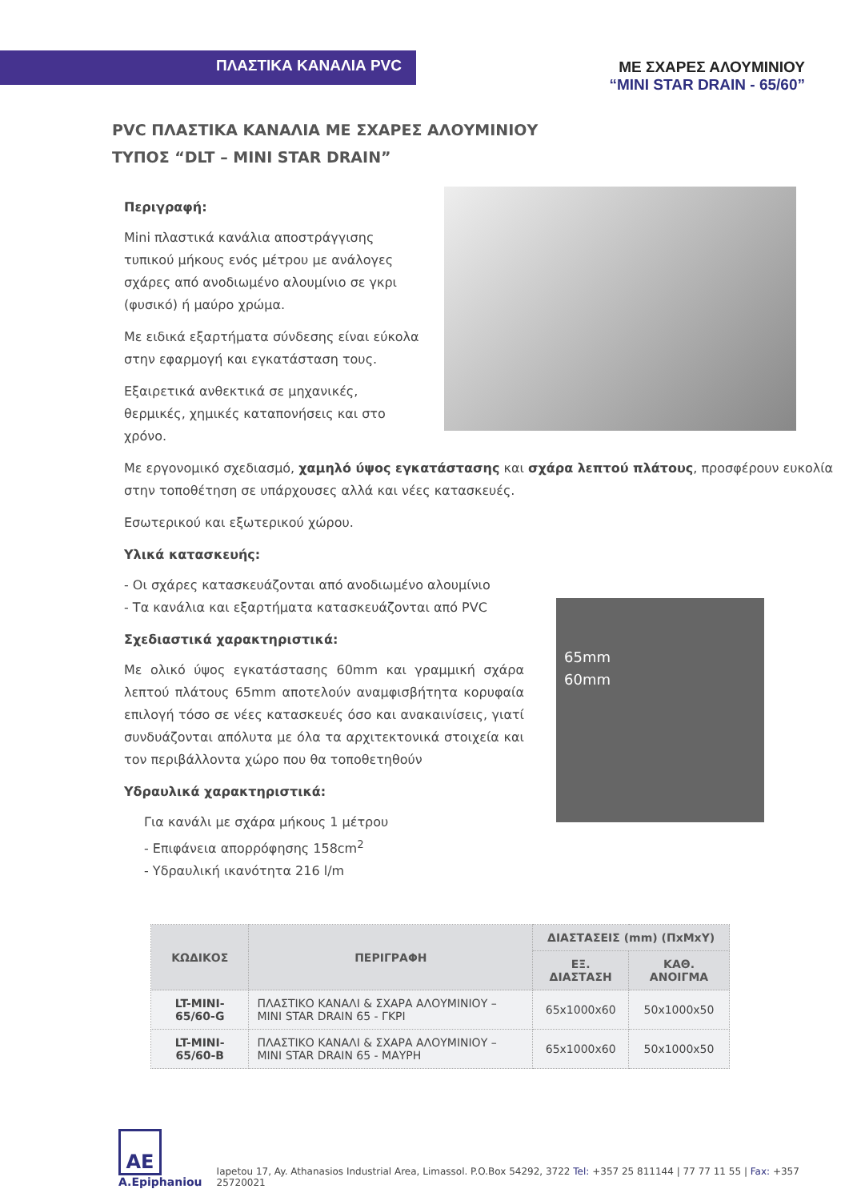ΠΛΑΣΤΙΚΑ ΚΑΝΑΛΙΑ PVC
ΜΕ ΣΧΑΡΕΣ ΑΛΟΥΜΙΝΙΟΥ
“MINI STAR DRAIN - 65/60”
PVC ΠΛΑΣΤΙΚΑ ΚΑΝΑΛΙΑ ΜΕ ΣΧΑΡΕΣ ΑΛΟΥΜΙΝΙΟΥ
ΤΥΠΟΣ “DLT – MINI STAR DRAIN”
Περιγραφή:
Mini πλαστικά κανάλια αποστράγγισης τυπικού μήκους ενός μέτρου με ανάλογες σχάρες από ανοδιωμένο αλουμίνιο σε γκρι (φυσικό) ή μαύρο χρώμα.
Με ειδικά εξαρτήματα σύνδεσης είναι εύκολα στην εφαρμογή και εγκατάσταση τους.
Εξαιρετικά ανθεκτικά σε μηχανικές, θερμικές, χημικές καταπονήσεις και στο χρόνο.
Με εργονομικό σχεδιασμό, χαμηλό ύψος εγκατάστασης και σχάρα λεπτού πλάτους, προσφέρουν ευκολία στην τοποθέτηση σε υπάρχουσες αλλά και νέες κατασκευές.
Εσωτερικού και εξωτερικού χώρου.
Υλικά κατασκευής:
- Οι σχάρες κατασκευάζονται από ανοδιωμένο αλουμίνιο
- Τα κανάλια και εξαρτήματα κατασκευάζονται από PVC
Σχεδιαστικά χαρακτηριστικά:
Με ολικό ύψος εγκατάστασης 60mm και γραμμική σχάρα λεπτού πλάτους 65mm αποτελούν αναμφισβήτητα κορυφαία επιλογή τόσο σε νέες κατασκευές όσο και ανακαινίσεις, γιατί συνδυάζονται απόλυτα με όλα τα αρχιτεκτονικά στοιχεία και τον περιβάλλοντα χώρο που θα τοποθετηθούν
Υδραυλικά χαρακτηριστικά:
Για κανάλι με σχάρα μήκους 1 μέτρου
- Επιφάνεια απορρόφησης 158cm<sup>2</sup>
- Υδραυλική ικανότητα 216 l/m
65mm
60mm
| ΚΩΔΙΚΟΣ | ΠΕΡΙΓΡΑΦΗ | ΔΙΑΣΤΑΣΕΙΣ (mm) (ΠxMxY) | |
| --- | --- | --- | --- |
| | | ΕΞ. ΔΙΑΣΤΑΣΗ | ΚΑΘ. ΑΝΟΙΓΜΑ |
| LT-MINI-65/60-G | ΠΛΑΣΤΙΚΟ ΚΑΝΑΛΙ & ΣΧΑΡΑ ΑΛΟΥΜΙΝΙΟΥ – MINI STAR DRAIN 65 - ΓΚΡΙ | 65x1000x60 | 50x1000x50 |
| LT-MINI-65/60-B | ΠΛΑΣΤΙΚΟ ΚΑΝΑΛΙ & ΣΧΑΡΑ ΑΛΟΥΜΙΝΙΟΥ – MINI STAR DRAIN 65 - ΜΑΥΡΗ | 65x1000x60 | 50x1000x50 |
AE
A.Epiphaniou
Iapetou 17, Ay. Athanasios Industrial Area, Limassol. P.O.Box 54292, 3722 Tel: +357 25 811144 | 77 77 11 55 | Fax: +357 25720021